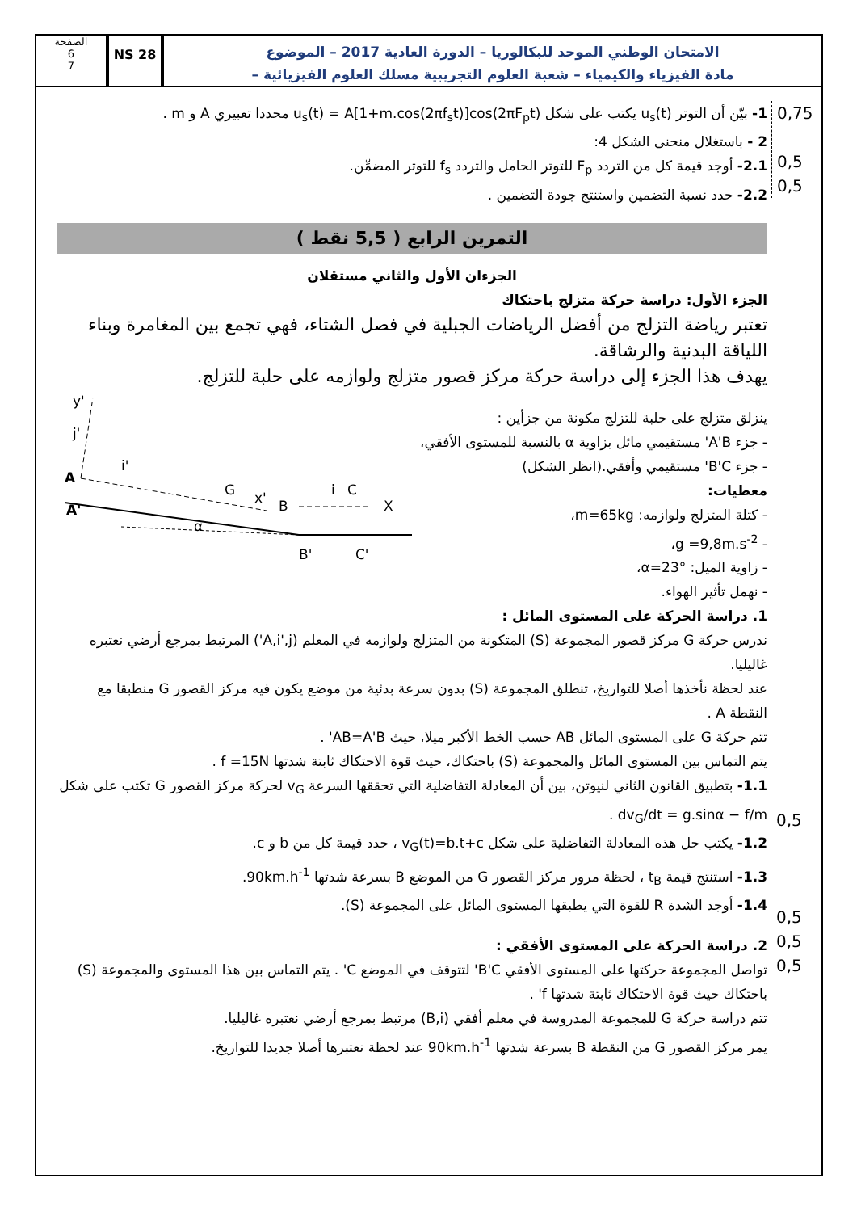الصفحة
6
7
NS 28
الامتحان الوطني الموحد للبكالوريا – الدورة العادية 2017 – الموضوع
– مادة الفيزياء والكيمياء – شعبة العلوم التجريبية مسلك العلوم الفيزيائية
0,75
0,5
0,5
1- بيّن أن التوتر u<sub>s</sub>(t) يكتب على شكل u<sub>s</sub>(t) = A[1+m.cos(2πf<sub>s</sub>t)]cos(2πF<sub>p</sub>t) محددا تعبيري A و m .
2 - باستغلال منحنى الشكل 4:
2.1- أوجد قيمة كل من التردد F<sub>p</sub> للتوتر الحامل والتردد f<sub>s</sub> للتوتر المضمِّن.
2.2- حدد نسبة التضمين واستنتج جودة التضمين .
التمرين الرابع ( 5,5 نقط )
الجزءان الأول والثاني مستقلان
الجزء الأول: دراسة حركة متزلج باحتكاك
تعتبر رياضة التزلج من أفضل الرياضات الجبلية في فصل الشتاء، فهي تجمع بين المغامرة وبناء اللياقة البدنية والرشاقة.
يهدف هذا الجزء إلى دراسة حركة مركز قصور متزلج ولوازمه على حلبة للتزلج.
ينزلق متزلج على حلبة للتزلج مكونة من جزأين :
- جزء A'B' مستقيمي مائل بزاوية α بالنسبة للمستوى الأفقي،
- جزء B'C' مستقيمي وأفقي.(انظر الشكل)
معطيات:
- كتلة المتزلج ولوازمه: m=65kg،
- g =9,8m.s<sup>-2</sup>،
- زاوية الميل: α=23°،
- نهمل تأثير الهواء.
y'
A
A'
G
x'
B
C
X
α
B'
C'
i'
j'
i
1. دراسة الحركة على المستوى المائل :
ندرس حركة G مركز قصور المجموعة (S) المتكونة من المتزلج ولوازمه في المعلم (A,i',j') المرتبط بمرجع أرضي نعتبره غاليليا.
عند لحظة نأخذها أصلا للتواريخ، تنطلق المجموعة (S) بدون سرعة بدئية من موضع يكون فيه مركز القصور G منطبقا مع النقطة A .
تتم حركة G على المستوى المائل AB حسب الخط الأكبر ميلا، حيث AB=A'B' .
يتم التماس بين المستوى المائل والمجموعة (S) باحتكاك، حيث قوة الاحتكاك ثابتة شدتها f =15N .
1.1- بتطبيق القانون الثاني لنيوتن، بين أن المعادلة التفاضلية التي تحققها السرعة v<sub>G</sub> لحركة مركز القصور G تكتب على شكل dv<sub>G</sub>/dt = g.sinα − f/m .
1.2- يكتب حل هذه المعادلة التفاضلية على شكل v<sub>G</sub>(t)=b.t+c ، حدد قيمة كل من b و c.
1.3- استنتج قيمة t<sub>B</sub> ، لحظة مرور مركز القصور G من الموضع B بسرعة شدتها 90km.h<sup>-1</sup>.
1.4- أوجد الشدة R للقوة التي يطبقها المستوى المائل على المجموعة (S).
2. دراسة الحركة على المستوى الأفقي :
تواصل المجموعة حركتها على المستوى الأفقي B'C' لتتوقف في الموضع C' . يتم التماس بين هذا المستوى والمجموعة (S) باحتكاك حيث قوة الاحتكاك ثابتة شدتها f' .
تتم دراسة حركة G للمجموعة المدروسة في معلم أفقي (B,i) مرتبط بمرجع أرضي نعتبره غاليليا.
يمر مركز القصور G من النقطة B بسرعة شدتها 90km.h<sup>-1</sup> عند لحظة نعتبرها أصلا جديدا للتواريخ.
0,5
0,5
0,5
0,5